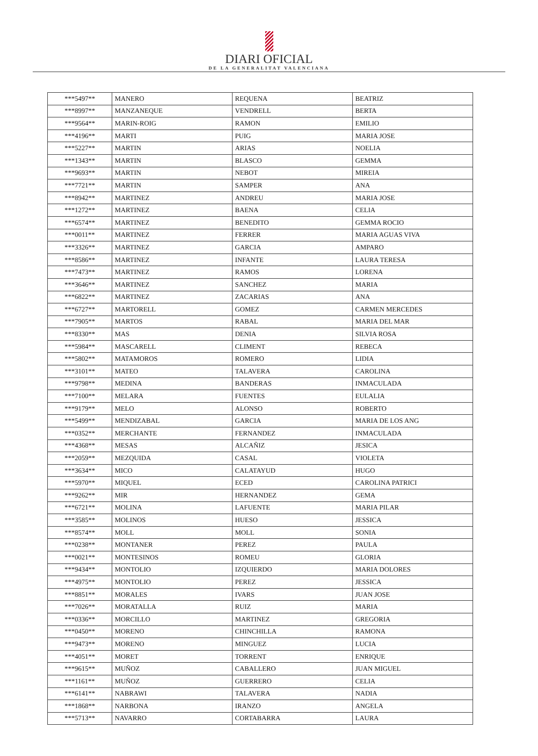DIARI OFICIAL
DE LA GENERALITAT VALENCIANA
| ***5497** | MANERO | REQUENA | BEATRIZ |
| ***8997** | MANZANEQUE | VENDRELL | BERTA |
| ***9564** | MARIN-ROIG | RAMON | EMILIO |
| ***4196** | MARTI | PUIG | MARIA JOSE |
| ***5227** | MARTIN | ARIAS | NOELIA |
| ***1343** | MARTIN | BLASCO | GEMMA |
| ***9693** | MARTIN | NEBOT | MIREIA |
| ***7721** | MARTIN | SAMPER | ANA |
| ***8942** | MARTINEZ | ANDREU | MARIA JOSE |
| ***1272** | MARTINEZ | BAENA | CELIA |
| ***6574** | MARTINEZ | BENEDITO | GEMMA ROCIO |
| ***0011** | MARTINEZ | FERRER | MARIA AGUAS VIVA |
| ***3326** | MARTINEZ | GARCIA | AMPARO |
| ***8586** | MARTINEZ | INFANTE | LAURA TERESA |
| ***7473** | MARTINEZ | RAMOS | LORENA |
| ***3646** | MARTINEZ | SANCHEZ | MARIA |
| ***6822** | MARTINEZ | ZACARIAS | ANA |
| ***6727** | MARTORELL | GOMEZ | CARMEN MERCEDES |
| ***7905** | MARTOS | RABAL | MARIA DEL MAR |
| ***8330** | MAS | DENIA | SILVIA ROSA |
| ***5984** | MASCARELL | CLIMENT | REBECA |
| ***5802** | MATAMOROS | ROMERO | LIDIA |
| ***3101** | MATEO | TALAVERA | CAROLINA |
| ***9798** | MEDINA | BANDERAS | INMACULADA |
| ***7100** | MELARA | FUENTES | EULALIA |
| ***9179** | MELO | ALONSO | ROBERTO |
| ***5499** | MENDIZABAL | GARCIA | MARIA DE LOS ANG |
| ***0352** | MERCHANTE | FERNANDEZ | INMACULADA |
| ***4368** | MESAS | ALCAÑIZ | JESICA |
| ***2059** | MEZQUIDA | CASAL | VIOLETA |
| ***3634** | MICO | CALATAYUD | HUGO |
| ***5970** | MIQUEL | ECED | CAROLINA PATRICI |
| ***9262** | MIR | HERNANDEZ | GEMA |
| ***6721** | MOLINA | LAFUENTE | MARIA PILAR |
| ***3585** | MOLINOS | HUESO | JESSICA |
| ***8574** | MOLL | MOLL | SONIA |
| ***0238** | MONTANER | PEREZ | PAULA |
| ***0021** | MONTESINOS | ROMEU | GLORIA |
| ***9434** | MONTOLIO | IZQUIERDO | MARIA DOLORES |
| ***4975** | MONTOLIO | PEREZ | JESSICA |
| ***8851** | MORALES | IVARS | JUAN JOSE |
| ***7026** | MORATALLA | RUIZ | MARIA |
| ***0336** | MORCILLO | MARTINEZ | GREGORIA |
| ***0450** | MORENO | CHINCHILLA | RAMONA |
| ***9473** | MORENO | MINGUEZ | LUCIA |
| ***4051** | MORET | TORRENT | ENRIQUE |
| ***9615** | MUÑOZ | CABALLERO | JUAN MIGUEL |
| ***1161** | MUÑOZ | GUERRERO | CELIA |
| ***6141** | NABRAWI | TALAVERA | NADIA |
| ***1868** | NARBONA | IRANZO | ANGELA |
| ***5713** | NAVARRO | CORTABARRA | LAURA |